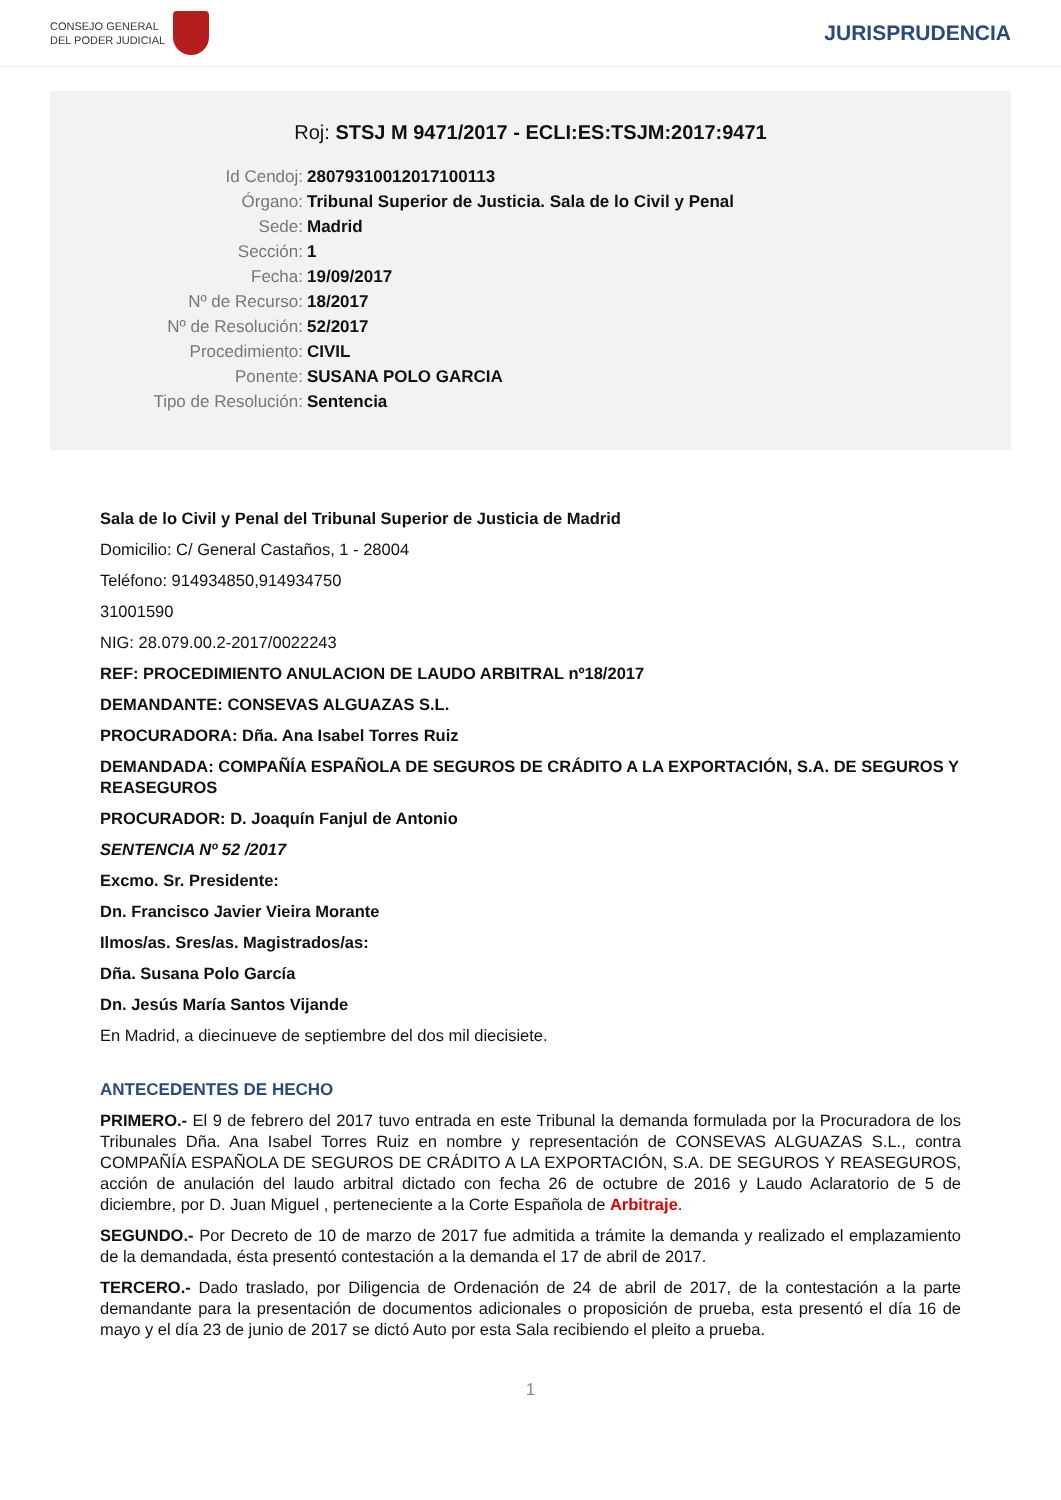CONSEJO GENERAL
DEL PODER JUDICIAL
JURISPRUDENCIA
Roj: STSJ M 9471/2017 - ECLI:ES:TSJM:2017:9471
Id Cendoj: 28079310012017100113
Órgano: Tribunal Superior de Justicia. Sala de lo Civil y Penal
Sede: Madrid
Sección: 1
Fecha: 19/09/2017
Nº de Recurso: 18/2017
Nº de Resolución: 52/2017
Procedimiento: CIVIL
Ponente: SUSANA POLO GARCIA
Tipo de Resolución: Sentencia
Sala de lo Civil y Penal del Tribunal Superior de Justicia de Madrid
Domicilio: C/ General Castaños, 1 - 28004
Teléfono: 914934850,914934750
31001590
NIG: 28.079.00.2-2017/0022243
REF: PROCEDIMIENTO ANULACION DE LAUDO ARBITRAL nº18/2017
DEMANDANTE: CONSEVAS ALGUAZAS S.L.
PROCURADORA: Dña. Ana Isabel Torres Ruiz
DEMANDADA: COMPAÑÍA ESPAÑOLA DE SEGUROS DE CRÁDITO A LA EXPORTACIÓN, S.A. DE SEGUROS Y REASEGUROS
PROCURADOR: D. Joaquín Fanjul de Antonio
SENTENCIA Nº 52 /2017
Excmo. Sr. Presidente:
Dn. Francisco Javier Vieira Morante
Ilmos/as. Sres/as. Magistrados/as:
Dña. Susana Polo García
Dn. Jesús María Santos Vijande
En Madrid, a diecinueve de septiembre del dos mil diecisiete.
ANTECEDENTES DE HECHO
PRIMERO.- El 9 de febrero del 2017 tuvo entrada en este Tribunal la demanda formulada por la Procuradora de los Tribunales Dña. Ana Isabel Torres Ruiz en nombre y representación de CONSEVAS ALGUAZAS S.L., contra COMPAÑÍA ESPAÑOLA DE SEGUROS DE CRÁDITO A LA EXPORTACIÓN, S.A. DE SEGUROS Y REASEGUROS, acción de anulación del laudo arbitral dictado con fecha 26 de octubre de 2016 y Laudo Aclaratorio de 5 de diciembre, por D. Juan Miguel , perteneciente a la Corte Española de Arbitraje.
SEGUNDO.- Por Decreto de 10 de marzo de 2017 fue admitida a trámite la demanda y realizado el emplazamiento de la demandada, ésta presentó contestación a la demanda el 17 de abril de 2017.
TERCERO.- Dado traslado, por Diligencia de Ordenación de 24 de abril de 2017, de la contestación a la parte demandante para la presentación de documentos adicionales o proposición de prueba, esta presentó el día 16 de mayo y el día 23 de junio de 2017 se dictó Auto por esta Sala recibiendo el pleito a prueba.
1